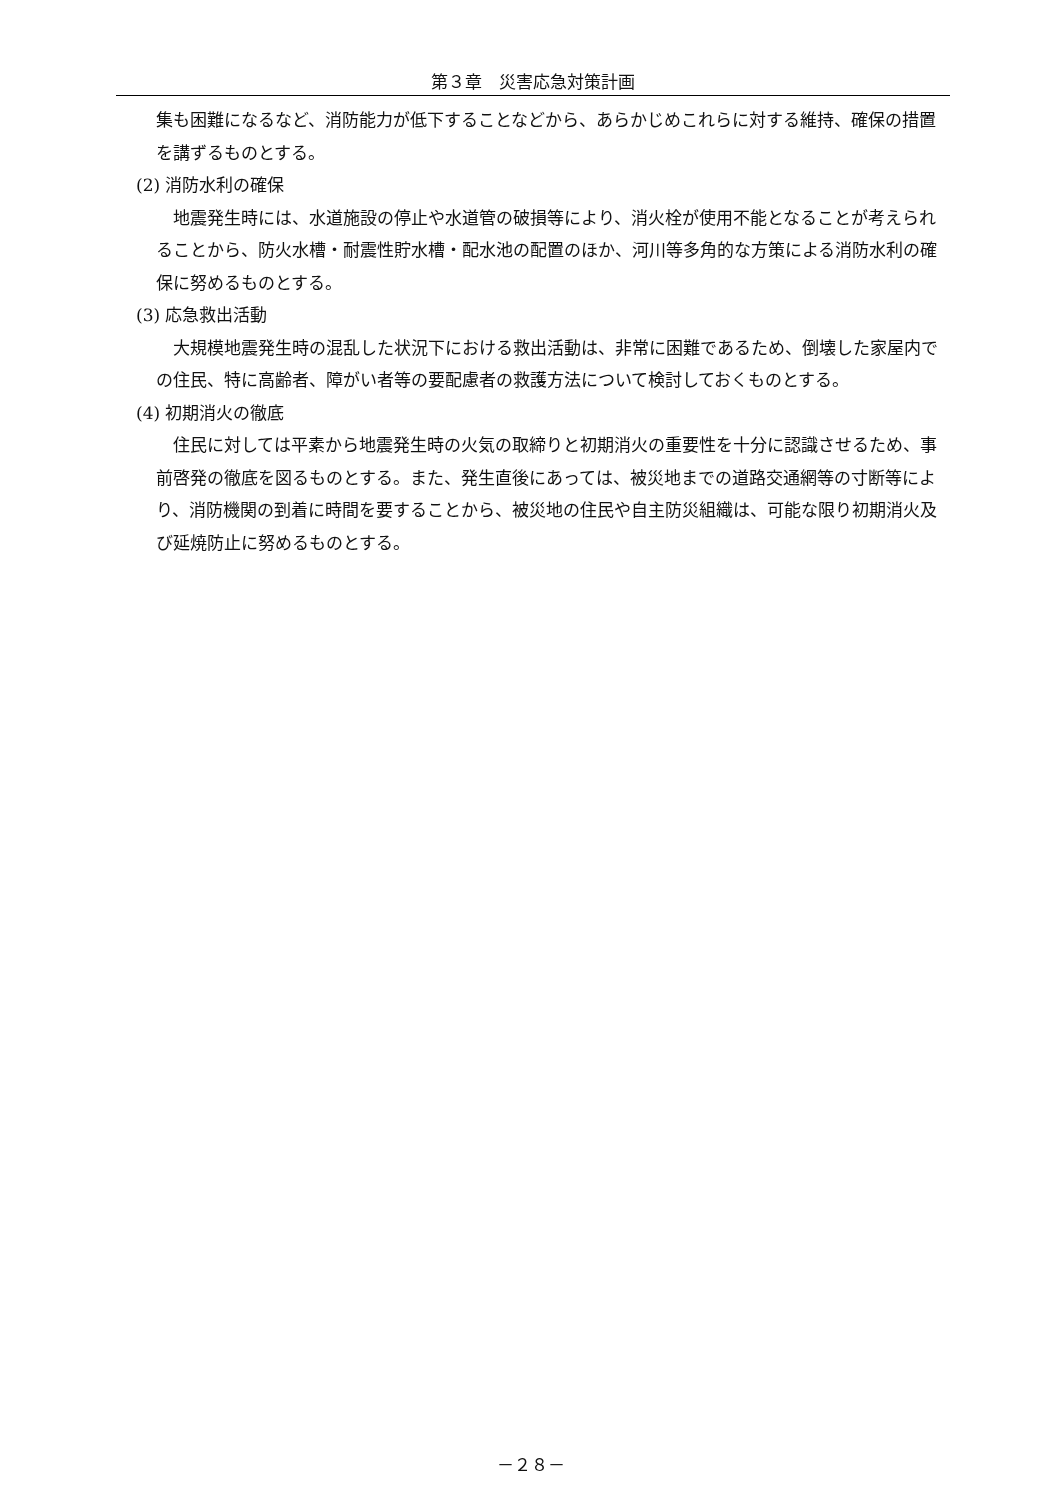第３章　災害応急対策計画
集も困難になるなど、消防能力が低下することなどから、あらかじめこれらに対する維持、確保の措置を講ずるものとする。
(2) 消防水利の確保
地震発生時には、水道施設の停止や水道管の破損等により、消火栓が使用不能となることが考えられることから、防火水槽・耐震性貯水槽・配水池の配置のほか、河川等多角的な方策による消防水利の確保に努めるものとする。
(3) 応急救出活動
大規模地震発生時の混乱した状況下における救出活動は、非常に困難であるため、倒壊した家屋内での住民、特に高齢者、障がい者等の要配慮者の救護方法について検討しておくものとする。
(4) 初期消火の徹底
住民に対しては平素から地震発生時の火気の取締りと初期消火の重要性を十分に認識させるため、事前啓発の徹底を図るものとする。また、発生直後にあっては、被災地までの道路交通網等の寸断等により、消防機関の到着に時間を要することから、被災地の住民や自主防災組織は、可能な限り初期消火及び延焼防止に努めるものとする。
－２８－